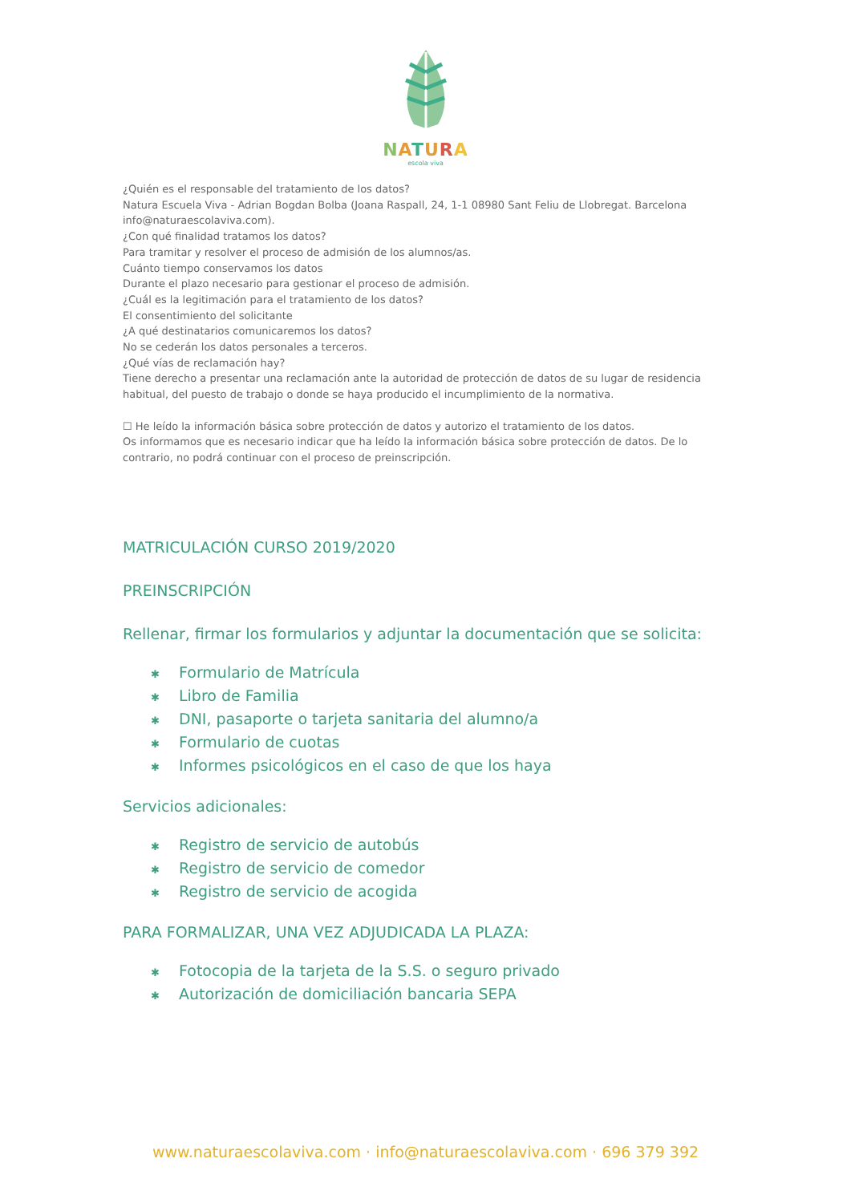NATURA
escola viva
¿Quién es el responsable del tratamiento de los datos?
Natura Escuela Viva - Adrian Bogdan Bolba (Joana Raspall, 24, 1-1 08980 Sant Feliu de Llobregat. Barcelona info@naturaescolaviva.com).
¿Con qué finalidad tratamos los datos?
Para tramitar y resolver el proceso de admisión de los alumnos/as.
Cuánto tiempo conservamos los datos
Durante el plazo necesario para gestionar el proceso de admisión.
¿Cuál es la legitimación para el tratamiento de los datos?
El consentimiento del solicitante
¿A qué destinatarios comunicaremos los datos?
No se cederán los datos personales a terceros.
¿Qué vías de reclamación hay?
Tiene derecho a presentar una reclamación ante la autoridad de protección de datos de su lugar de residencia habitual, del puesto de trabajo o donde se haya producido el incumplimiento de la normativa.
☐ He leído la información básica sobre protección de datos y autorizo el tratamiento de los datos.
Os informamos que es necesario indicar que ha leído la información básica sobre protección de datos. De lo contrario, no podrá continuar con el proceso de preinscripción.
MATRICULACIÓN CURSO 2019/2020
PREINSCRIPCIÓN
Rellenar, firmar los formularios y adjuntar la documentación que se solicita:
✱ Formulario de Matrícula
✱ Libro de Familia
✱ DNI, pasaporte o tarjeta sanitaria del alumno/a
✱ Formulario de cuotas
✱ Informes psicológicos en el caso de que los haya
Servicios adicionales:
✱ Registro de servicio de autobús
✱ Registro de servicio de comedor
✱ Registro de servicio de acogida
PARA FORMALIZAR, UNA VEZ ADJUDICADA LA PLAZA:
✱ Fotocopia de la tarjeta de la S.S. o seguro privado
✱ Autorización de domiciliación bancaria SEPA
www.naturaescolaviva.com · info@naturaescolaviva.com · 696 379 392